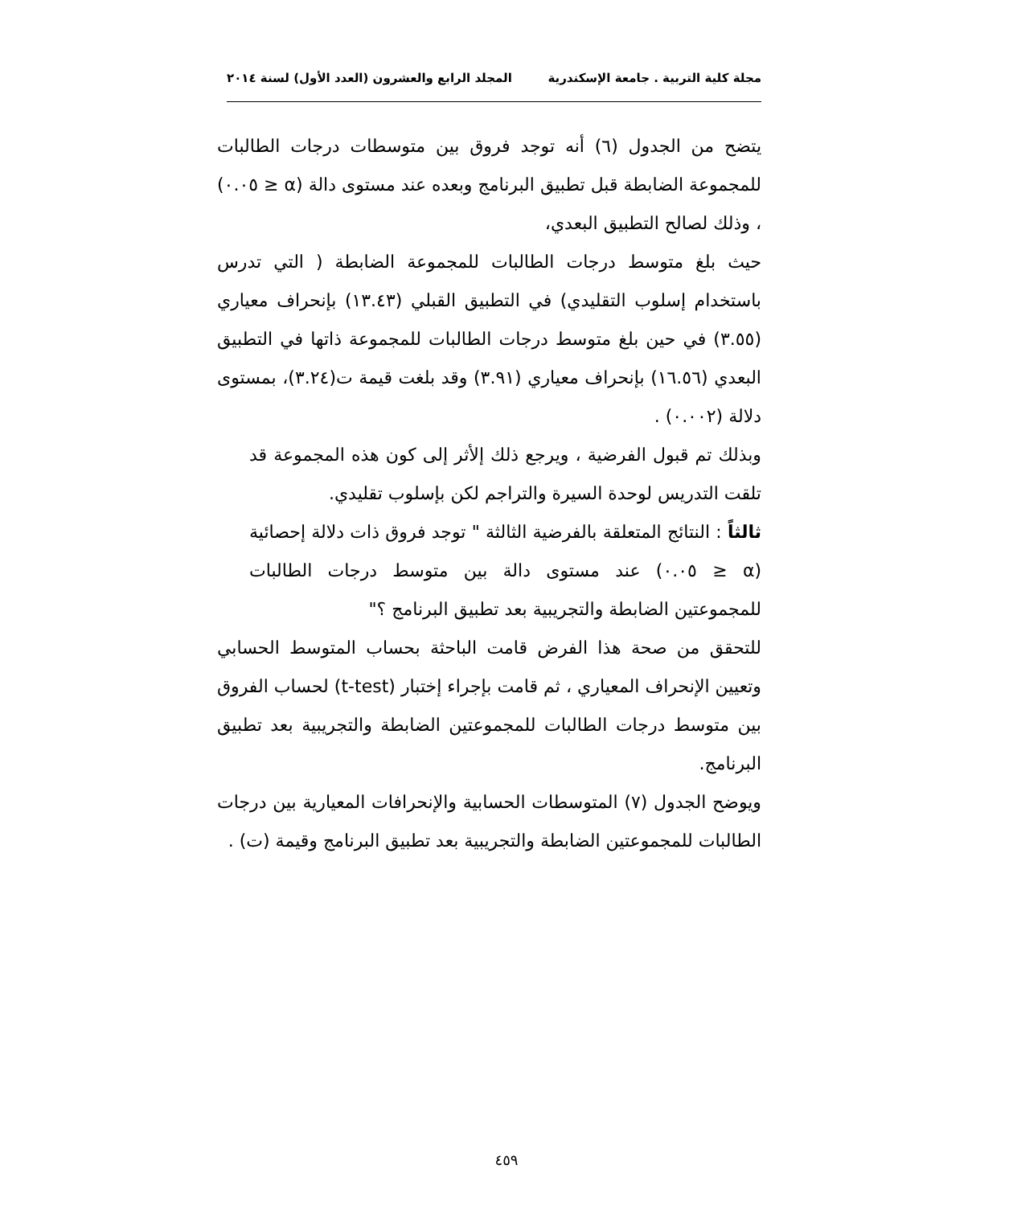مجلة كلية التربية . جامعة الإسكندرية المجلد الرابع والعشرون (العدد الأول) لسنة ٢٠١٤
يتضح من الجدول (٦) أنه توجد فروق بين متوسطات درجات الطالبات للمجموعة الضابطة قبل تطبيق البرنامج وبعده عند مستوى دالة (α ≤ ٠.٠٥) ، وذلك لصالح التطبيق البعدي،
حيث بلغ متوسط درجات الطالبات للمجموعة الضابطة ( التي تدرس باستخدام إسلوب التقليدي) في التطبيق القبلي (١٣.٤٣) بإنحراف معياري (٣.٥٥) في حين بلغ متوسط درجات الطالبات للمجموعة ذاتها في التطبيق البعدي (١٦.٥٦) بإنحراف معياري (٣.٩١) وقد بلغت قيمة ت(٣.٢٤)، بمستوى دلالة (٠.٠٠٢) .
وبذلك تم قبول الفرضية ، ويرجع ذلك إلأثر إلى كون هذه المجموعة قد تلقت التدريس لوحدة السيرة والتراجم لكن بإسلوب تقليدي.
ثالثاً : النتائج المتعلقة بالفرضية الثالثة " توجد فروق ذات دلالة إحصائية (α ≤ ٠.٠٥) عند مستوى دالة بين متوسط درجات الطالبات للمجموعتين الضابطة والتجريبية بعد تطبيق البرنامج ؟"
للتحقق من صحة هذا الفرض قامت الباحثة بحساب المتوسط الحسابي وتعيين الإنحراف المعياري ، ثم قامت بإجراء إختبار (t-test) لحساب الفروق بين متوسط درجات الطالبات للمجموعتين الضابطة والتجريبية بعد تطبيق البرنامج.
ويوضح الجدول (٧) المتوسطات الحسابية والإنحرافات المعيارية بين درجات الطالبات للمجموعتين الضابطة والتجريبية بعد تطبيق البرنامج وقيمة (ت) .
٤٥٩